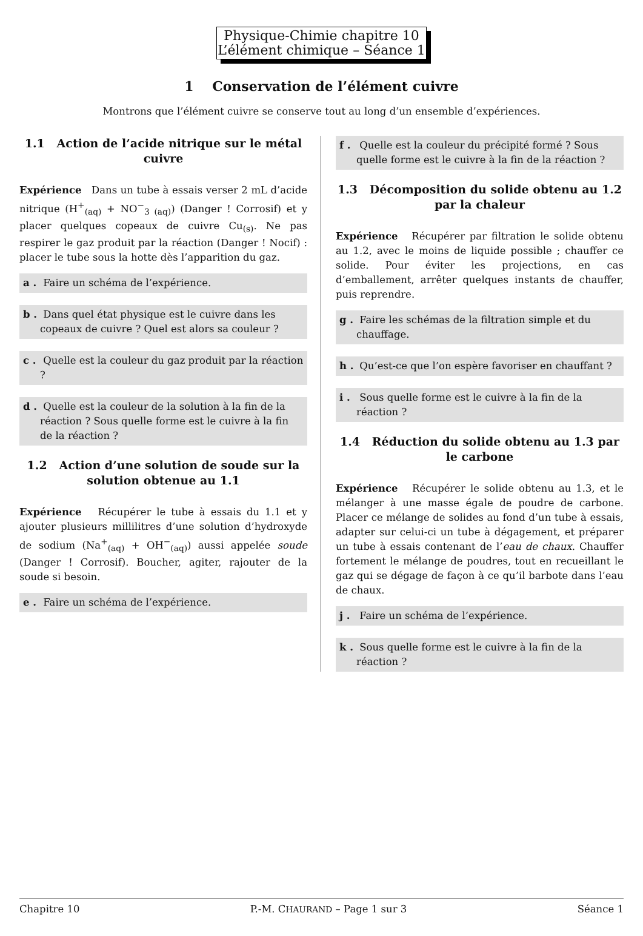Physique-Chimie chapitre 10
L’élément chimique – Séance 1
1 Conservation de l’élément cuivre
Montrons que l’élément cuivre se conserve tout au long d’un ensemble d’expériences.
1.1 Action de l’acide nitrique sur le métal cuivre
Expérience Dans un tube à essais verser 2 mL d’acide nitrique (H<sup>+</sup><sub>(aq)</sub> + NO<sup>−</sup><sub>3 (aq)</sub>) (Danger ! Corrosif) et y placer quelques copeaux de cuivre Cu<sub>(s)</sub>. Ne pas respirer le gaz produit par la réaction (Danger ! Nocif) : placer le tube sous la hotte dès l’apparition du gaz.
a . Faire un schéma de l’expérience.
b . Dans quel état physique est le cuivre dans les copeaux de cuivre ? Quel est alors sa couleur ?
c . Quelle est la couleur du gaz produit par la réaction ?
d . Quelle est la couleur de la solution à la fin de la réaction ? Sous quelle forme est le cuivre à la fin de la réaction ?
1.2 Action d’une solution de soude sur la solution obtenue au 1.1
Expérience Récupérer le tube à essais du 1.1 et y ajouter plusieurs millilitres d’une solution d’hydroxyde de sodium (Na<sup>+</sup><sub>(aq)</sub> + OH<sup>−</sup><sub>(aq)</sub>) aussi appelée soude (Danger ! Corrosif). Boucher, agiter, rajouter de la soude si besoin.
e . Faire un schéma de l’expérience.
f . Quelle est la couleur du précipité formé ? Sous quelle forme est le cuivre à la fin de la réaction ?
1.3 Décomposition du solide obtenu au 1.2 par la chaleur
Expérience Récupérer par filtration le solide obtenu au 1.2, avec le moins de liquide possible ; chauffer ce solide. Pour éviter les projections, en cas d’emballement, arrêter quelques instants de chauffer, puis reprendre.
g . Faire les schémas de la filtration simple et du chauffage.
h . Qu’est-ce que l’on espère favoriser en chauffant ?
i . Sous quelle forme est le cuivre à la fin de la réaction ?
1.4 Réduction du solide obtenu au 1.3 par le carbone
Expérience Récupérer le solide obtenu au 1.3, et le mélanger à une masse égale de poudre de carbone. Placer ce mélange de solides au fond d’un tube à essais, adapter sur celui-ci un tube à dégagement, et préparer un tube à essais contenant de l’eau de chaux. Chauffer fortement le mélange de poudres, tout en recueillant le gaz qui se dégage de façon à ce qu’il barbote dans l’eau de chaux.
j . Faire un schéma de l’expérience.
k . Sous quelle forme est le cuivre à la fin de la réaction ?
Chapitre 10 P.-M. CHAURAND – Page 1 sur 3 Séance 1